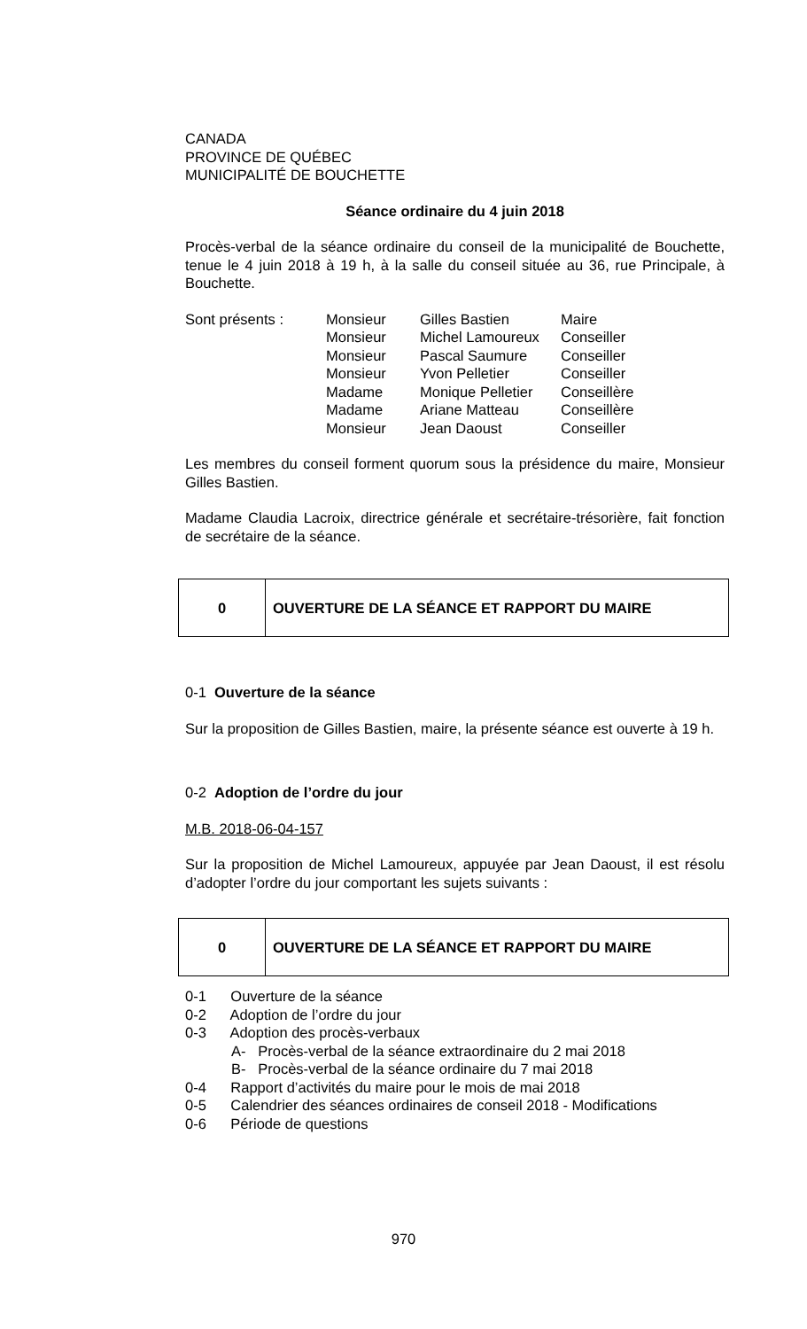CANADA
PROVINCE DE QUÉBEC
MUNICIPALITÉ DE BOUCHETTE
Séance ordinaire du 4 juin 2018
Procès-verbal de la séance ordinaire du conseil de la municipalité de Bouchette, tenue le 4 juin 2018 à 19 h, à la salle du conseil située au 36, rue Principale, à Bouchette.
| Sont présents : | Monsieur | Gilles Bastien | Maire |
| | Monsieur | Michel Lamoureux | Conseiller |
| | Monsieur | Pascal Saumure | Conseiller |
| | Monsieur | Yvon Pelletier | Conseiller |
| | Madame | Monique Pelletier | Conseillère |
| | Madame | Ariane Matteau | Conseillère |
| | Monsieur | Jean Daoust | Conseiller |
Les membres du conseil forment quorum sous la présidence du maire, Monsieur Gilles Bastien.
Madame Claudia Lacroix, directrice générale et secrétaire-trésorière, fait fonction de secrétaire de la séance.
| 0 | OUVERTURE DE LA SÉANCE ET RAPPORT DU MAIRE |
0-1 Ouverture de la séance
Sur la proposition de Gilles Bastien, maire, la présente séance est ouverte à 19 h.
0-2 Adoption de l’ordre du jour
M.B. 2018-06-04-157
Sur la proposition de Michel Lamoureux, appuyée par Jean Daoust, il est résolu d’adopter l’ordre du jour comportant les sujets suivants :
| 0 | OUVERTURE DE LA SÉANCE ET RAPPORT DU MAIRE |
0-1 Ouverture de la séance
0-2 Adoption de l’ordre du jour
0-3 Adoption des procès-verbaux
A- Procès-verbal de la séance extraordinaire du 2 mai 2018
B- Procès-verbal de la séance ordinaire du 7 mai 2018
0-4 Rapport d’activités du maire pour le mois de mai 2018
0-5 Calendrier des séances ordinaires de conseil 2018 - Modifications
0-6 Période de questions
970